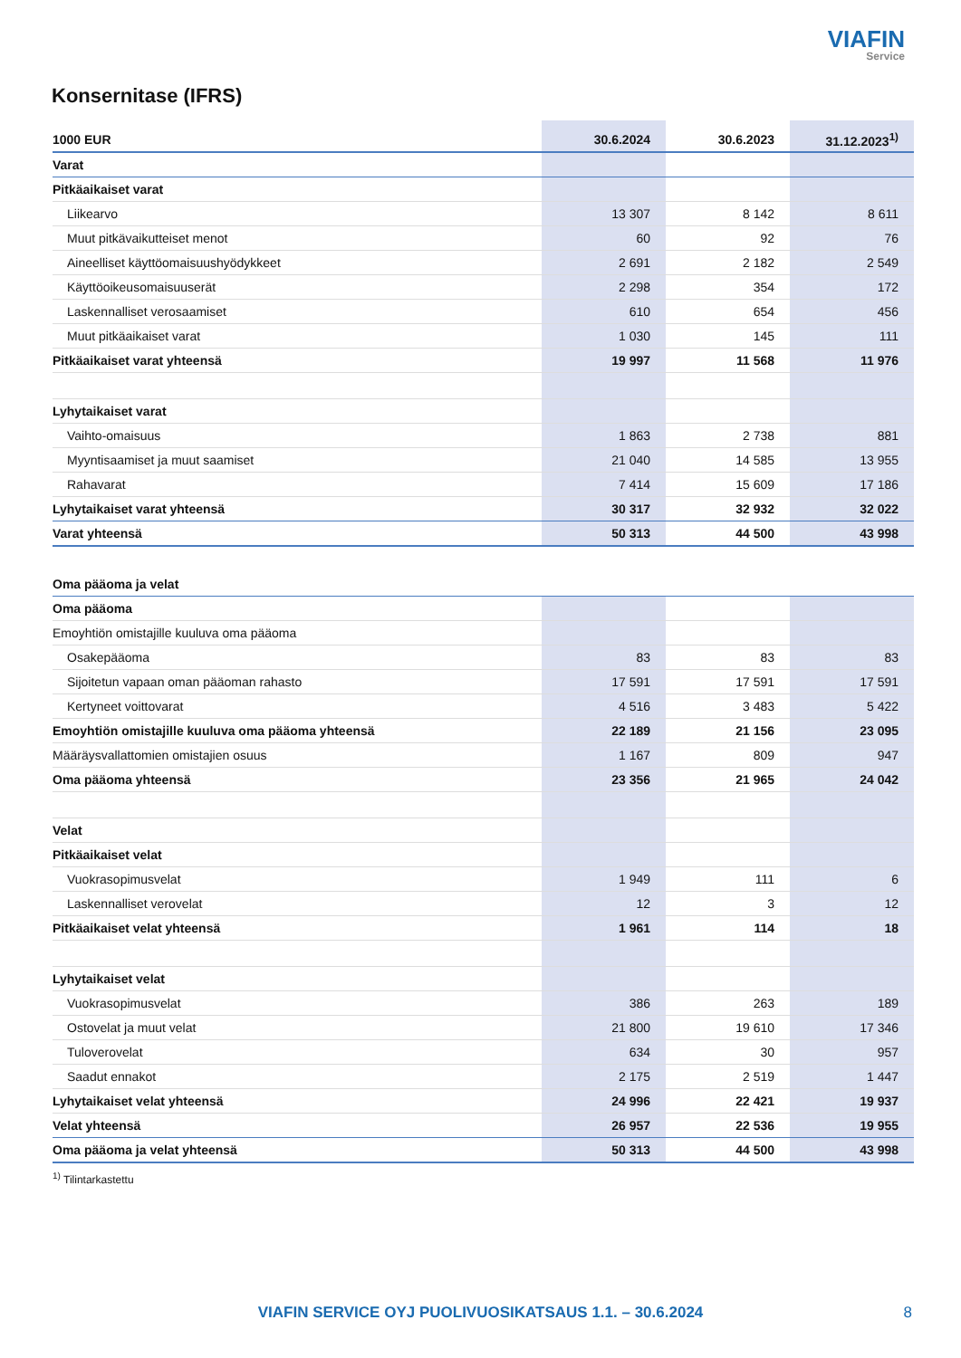VIAFIN
Service
Konsernitase (IFRS)
| 1000 EUR | 30.6.2024 | 30.6.2023 | 31.12.2023<sup>1)</sup> |
| --- | --- | --- | --- |
| Varat | | | |
| Pitkäaikaiset varat | | | |
| Liikearvo | 13 307 | 8 142 | 8 611 |
| Muut pitkävaikutteiset menot | 60 | 92 | 76 |
| Aineelliset käyttöomaisuushyödykkeet | 2 691 | 2 182 | 2 549 |
| Käyttöoikeusomaisuuserät | 2 298 | 354 | 172 |
| Laskennalliset verosaamiset | 610 | 654 | 456 |
| Muut pitkäaikaiset varat | 1 030 | 145 | 111 |
| Pitkäaikaiset varat yhteensä | 19 997 | 11 568 | 11 976 |
| Lyhytaikaiset varat | | | |
| Vaihto-omaisuus | 1 863 | 2 738 | 881 |
| Myyntisaamiset ja muut saamiset | 21 040 | 14 585 | 13 955 |
| Rahavarat | 7 414 | 15 609 | 17 186 |
| Lyhytaikaiset varat yhteensä | 30 317 | 32 932 | 32 022 |
| Varat yhteensä | 50 313 | 44 500 | 43 998 |
| Oma pääoma ja velat | | | |
| Oma pääoma | | | |
| Emoyhtiön omistajille kuuluva oma pääoma | | | |
| Osakepääoma | 83 | 83 | 83 |
| Sijoitetun vapaan oman pääoman rahasto | 17 591 | 17 591 | 17 591 |
| Kertyneet voittovarat | 4 516 | 3 483 | 5 422 |
| Emoyhtiön omistajille kuuluva oma pääoma yhteensä | 22 189 | 21 156 | 23 095 |
| Määräysvallattomien omistajien osuus | 1 167 | 809 | 947 |
| Oma pääoma yhteensä | 23 356 | 21 965 | 24 042 |
| Velat | | | |
| Pitkäaikaiset velat | | | |
| Vuokrasopimusvelat | 1 949 | 111 | 6 |
| Laskennalliset verovelat | 12 | 3 | 12 |
| Pitkäaikaiset velat yhteensä | 1 961 | 114 | 18 |
| Lyhytaikaiset velat | | | |
| Vuokrasopimusvelat | 386 | 263 | 189 |
| Ostovelat ja muut velat | 21 800 | 19 610 | 17 346 |
| Tuloverovelat | 634 | 30 | 957 |
| Saadut ennakot | 2 175 | 2 519 | 1 447 |
| Lyhytaikaiset velat yhteensä | 24 996 | 22 421 | 19 937 |
| Velat yhteensä | 26 957 | 22 536 | 19 955 |
| Oma pääoma ja velat yhteensä | 50 313 | 44 500 | 43 998 |
<sup>1)</sup> Tilintarkastettu
VIAFIN SERVICE OYJ PUOLIVUOSIKATSAUS 1.1. – 30.6.2024 8